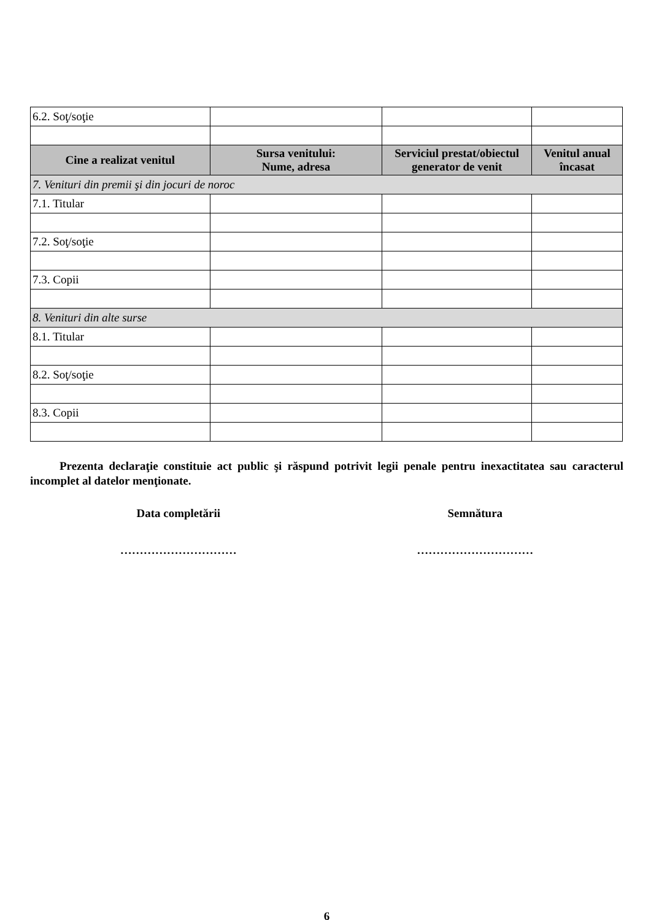| 6.2. Soţ/soţie | | | |
| Cine a realizat venitul | Sursa venitului: Nume, adresa | Serviciul prestat/obiectul generator de venit | Venitul anual încasat |
| 7. Venituri din premii şi din jocuri de noroc | | | |
| 7.1. Titular | | | |
| 7.2. Soţ/soţie | | | |
| 7.3. Copii | | | |
| 8. Venituri din alte surse | | | |
| 8.1. Titular | | | |
| 8.2. Soţ/soţie | | | |
| 8.3. Copii | | | |
Prezenta declaraţie constituie act public şi răspund potrivit legii penale pentru inexactitatea sau caracterul incomplet al datelor menţionate.
Data completării Semnătura
………………………… …………………………
6